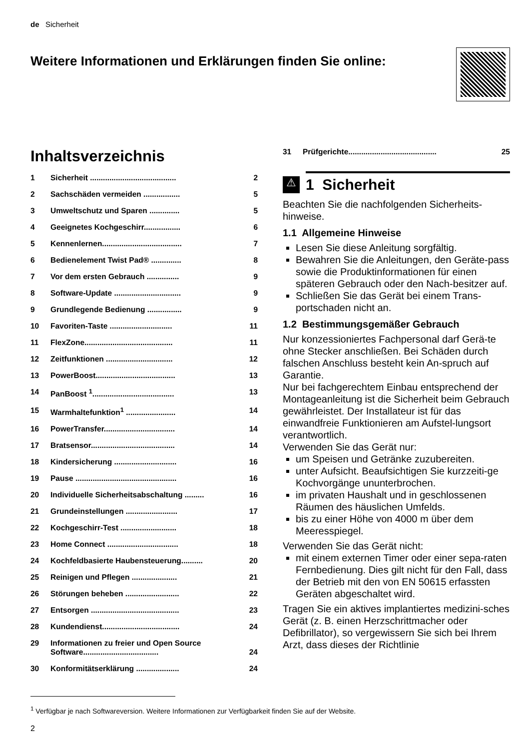de Sicherheit
Weitere Informationen und Erklärungen finden Sie online:
Inhaltsverzeichnis
1 Sicherheit ........................................ 2
2 Sachschäden vermeiden ................. 5
3 Umweltschutz und Sparen .............. 5
4 Geeignetes Kochgeschirr................. 6
5 Kennenlernen..................................... 7
6 Bedienelement Twist Pad® .............. 8
7 Vor dem ersten Gebrauch ............... 9
8 Software-Update ............................... 9
9 Grundlegende Bedienung ................ 9
10 Favoriten-Taste ............................. 11
11 FlexZone......................................... 11
12 Zeitfunktionen ............................... 12
13 PowerBoost..................................... 13
14 PanBoost <sup>1</sup>...................................... 13
15 Warmhaltefunktion<sup>1</sup> ....................... 14
16 PowerTransfer................................. 14
17 Bratsensor....................................... 14
18 Kindersicherung ............................. 16
19 Pause ............................................... 16
20 Individuelle Sicherheitsabschaltung ......... 16
21 Grundeinstellungen ........................ 17
22 Kochgeschirr-Test .......................... 18
23 Home Connect ................................. 18
24 Kochfeldbasierte Haubensteuerung.......... 20
25 Reinigen und Pflegen ..................... 21
26 Störungen beheben ......................... 22
27 Entsorgen ......................................... 23
28 Kundendienst.................................... 24
29 Informationen zu freier und Open Source Software................................... 24
30 Konformitätserklärung .................... 24
31 Prüfgerichte......................................... 25
⚠
1 Sicherheit
Beachten Sie die nachfolgenden Sicherheits-hinweise.
1.1 Allgemeine Hinweise
Lesen Sie diese Anleitung sorgfältig.
Bewahren Sie die Anleitungen, den Geräte-pass sowie die Produktinformationen für einen späteren Gebrauch oder den Nach-besitzer auf.
Schließen Sie das Gerät bei einem Trans-portschaden nicht an.
1.2 Bestimmungsgemäßer Gebrauch
Nur konzessioniertes Fachpersonal darf Gerä-te ohne Stecker anschließen. Bei Schäden durch falschen Anschluss besteht kein An-spruch auf Garantie.
Nur bei fachgerechtem Einbau entsprechend der Montageanleitung ist die Sicherheit beim Gebrauch gewährleistet. Der Installateur ist für das einwandfreie Funktionieren am Aufstel-lungsort verantwortlich.
Verwenden Sie das Gerät nur:
um Speisen und Getränke zuzubereiten.
unter Aufsicht. Beaufsichtigen Sie kurzzeiti-ge Kochvorgänge ununterbrochen.
im privaten Haushalt und in geschlossenen Räumen des häuslichen Umfelds.
bis zu einer Höhe von 4000 m über dem Meeresspiegel.
Verwenden Sie das Gerät nicht:
mit einem externen Timer oder einer sepa-raten Fernbedienung. Dies gilt nicht für den Fall, dass der Betrieb mit den von EN 50615 erfassten Geräten abgeschaltet wird.
Tragen Sie ein aktives implantiertes medizini-sches Gerät (z. B. einen Herzschrittmacher oder Defibrillator), so vergewissern Sie sich bei Ihrem Arzt, dass dieses der Richtlinie
<sup>1</sup> Verfügbar je nach Softwareversion. Weitere Informationen zur Verfügbarkeit finden Sie auf der Website.
2